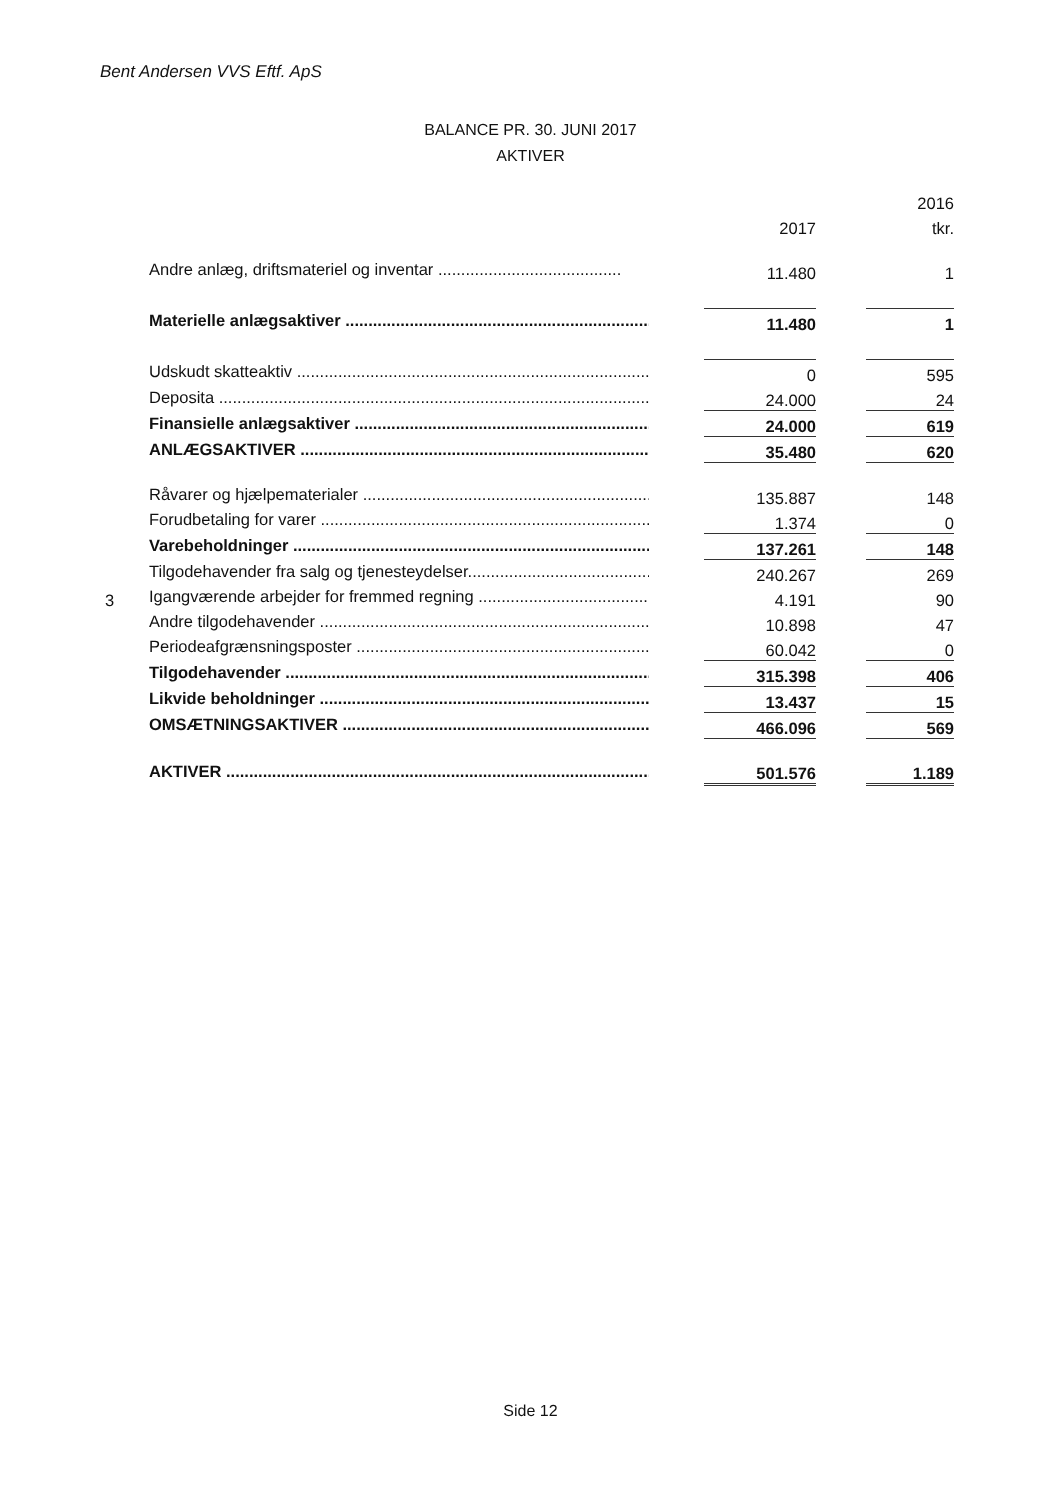Bent Andersen VVS Eftf. ApS
BALANCE PR. 30. JUNI 2017
AKTIVER
| | | | | | 2016 |
| | | | 2017 | | tkr. |
| | Andre anlæg, driftsmateriel og inventar ........................................ | | 11.480 | | 1 |
| | Materielle anlægsaktiver ........................................................................ | | 11.480 | | 1 |
| | Udskudt skatteaktiv ............................................................................. | | 0 | | 595 |
| | Deposita .............................................................................................. | | 24.000 | | 24 |
| | Finansielle anlægsaktiver ...................................................................... | | 24.000 | | 619 |
| | ANLÆGSAKTIVER .................................................................................. | | 35.480 | | 620 |
| | Råvarer og hjælpematerialer ................................................................... | | 135.887 | | 148 |
| | Forudbetaling for varer ......................................................................... | | 1.374 | | 0 |
| | Varebeholdninger .................................................................................. | | 137.261 | | 148 |
| | Tilgodehavender fra salg og tjenesteydelser............................................. | | 240.267 | | 269 |
| 3 | Igangværende arbejder for fremmed regning .......................................... | | 4.191 | | 90 |
| | Andre tilgodehavender .......................................................................... | | 10.898 | | 47 |
| | Periodeafgrænsningsposter .................................................................... | | 60.042 | | 0 |
| | Tilgodehavender ................................................................................... | | 315.398 | | 406 |
| | Likvide beholdninger ............................................................................. | | 13.437 | | 15 |
| | OMSÆTNINGSAKTIVER .......................................................................... | | 466.096 | | 569 |
| | AKTIVER .............................................................................................. | | 501.576 | | 1.189 |
Side 12